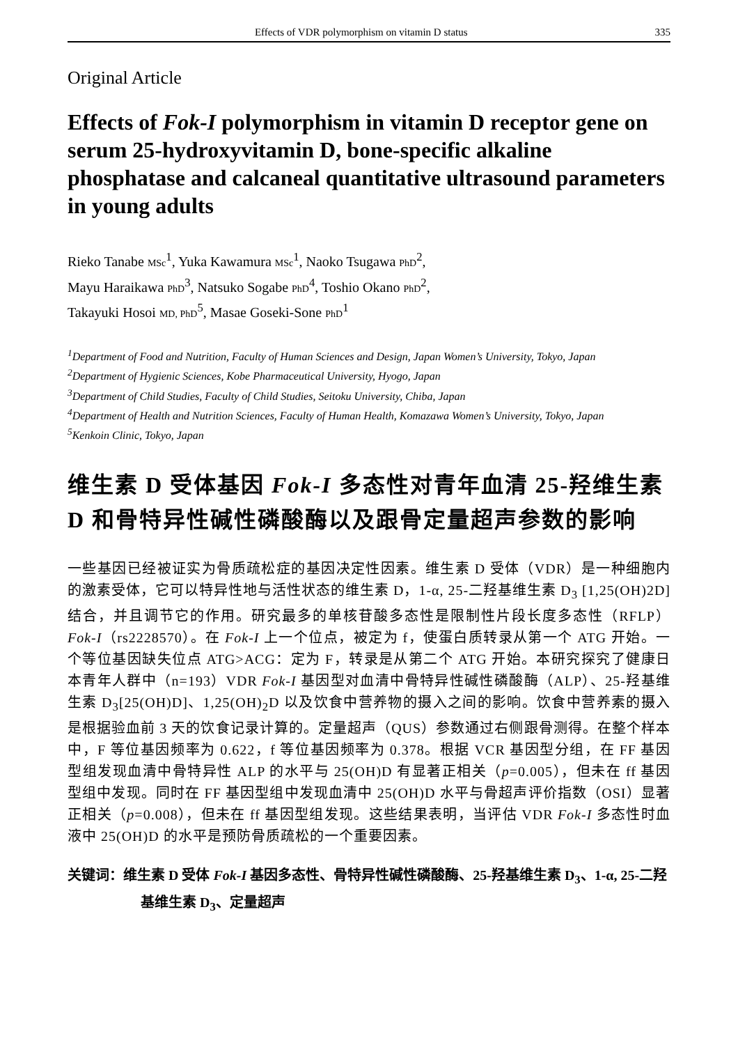Effects of VDR polymorphism on vitamin D status 335
Original Article
Effects of Fok-I polymorphism in vitamin D receptor gene on serum 25-hydroxyvitamin D, bone-specific alkaline phosphatase and calcaneal quantitative ultrasound parameters in young adults
Rieko Tanabe MSc<sup>1</sup>, Yuka Kawamura MSc<sup>1</sup>, Naoko Tsugawa PhD<sup>2</sup>,
Mayu Haraikawa PhD<sup>3</sup>, Natsuko Sogabe PhD<sup>4</sup>, Toshio Okano PhD<sup>2</sup>,
Takayuki Hosoi MD, PhD<sup>5</sup>, Masae Goseki-Sone PhD<sup>1</sup>
<sup>1</sup> Department of Food and Nutrition, Faculty of Human Sciences and Design, Japan Women’s University, Tokyo, Japan
<sup>2</sup> Department of Hygienic Sciences, Kobe Pharmaceutical University, Hyogo, Japan
<sup>3</sup> Department of Child Studies, Faculty of Child Studies, Seitoku University, Chiba, Japan
<sup>4</sup> Department of Health and Nutrition Sciences, Faculty of Human Health, Komazawa Women’s University, Tokyo, Japan
<sup>5</sup> Kenkoin Clinic, Tokyo, Japan
维生素 D 受体基因 Fok-I 多态性对青年血清 25-羟维生素 D 和骨特异性碱性磷酸酶以及跟骨定量超声参数的影响
一些基因已经被证实为骨质疏松症的基因决定性因素。维生素 D 受体（VDR）是一种细胞内的激素受体，它可以特异性地与活性状态的维生素 D，1-α, 25-二羟基维生素 D<sub>3</sub> [1,25(OH)2D] 结合，并且调节它的作用。研究最多的单核苷酸多态性是限制性片段长度多态性（RFLP）Fok-I（rs2228570）。在 Fok-I 上一个位点，被定为 f，使蛋白质转录从第一个 ATG 开始。一个等位基因缺失位点 ATG>ACG：定为 F，转录是从第二个 ATG 开始。本研究探究了健康日本青年人群中（n=193）VDR Fok-I 基因型对血清中骨特异性碱性磷酸酶（ALP）、25-羟基维生素 D<sub>3</sub>[25(OH)D]、1,25(OH)<sub>2</sub>D 以及饮食中营养物的摄入之间的影响。饮食中营养素的摄入是根据验血前 3 天的饮食记录计算的。定量超声（QUS）参数通过右侧跟骨测得。在整个样本中，F 等位基因频率为 0.622，f 等位基因频率为 0.378。根据 VCR 基因型分组，在 FF 基因型组发现血清中骨特异性 ALP 的水平与 25(OH)D 有显著正相关（p=0.005），但未在 ff 基因型组中发现。同时在 FF 基因型组中发现血清中 25(OH)D 水平与骨超声评价指数（OSI）显著正相关（p=0.008），但未在 ff 基因型组发现。这些结果表明，当评估 VDR Fok-I 多态性时血液中 25(OH)D 的水平是预防骨质疏松的一个重要因素。
关键词：维生素 D 受体 Fok-I 基因多态性、骨特异性碱性磷酸酶、25-羟基维生素 D<sub>3</sub>、1-α, 25-二羟基维生素 D<sub>3</sub>、定量超声